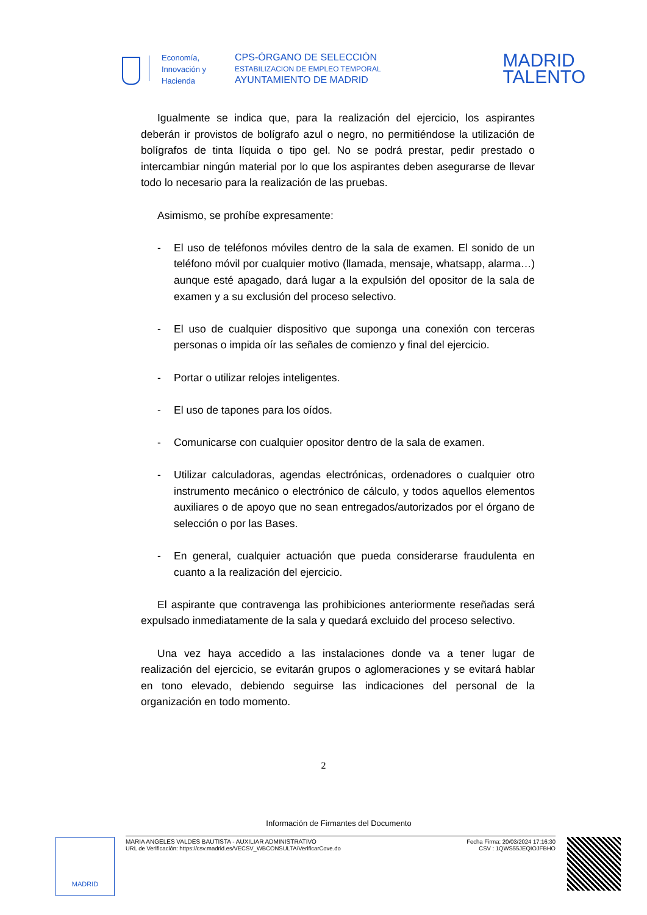Economía,
Innovación y
Hacienda
CPS-ÓRGANO DE SELECCIÓN
ESTABILIZACION DE EMPLEO TEMPORAL
AYUNTAMIENTO DE MADRID
MADRID
TALENTO
Igualmente se indica que, para la realización del ejercicio, los aspirantes deberán ir provistos de bolígrafo azul o negro, no permitiéndose la utilización de bolígrafos de tinta líquida o tipo gel. No se podrá prestar, pedir prestado o intercambiar ningún material por lo que los aspirantes deben asegurarse de llevar todo lo necesario para la realización de las pruebas.
Asimismo, se prohíbe expresamente:
- El uso de teléfonos móviles dentro de la sala de examen. El sonido de un teléfono móvil por cualquier motivo (llamada, mensaje, whatsapp, alarma…) aunque esté apagado, dará lugar a la expulsión del opositor de la sala de examen y a su exclusión del proceso selectivo.
- El uso de cualquier dispositivo que suponga una conexión con terceras personas o impida oír las señales de comienzo y final del ejercicio.
- Portar o utilizar relojes inteligentes.
- El uso de tapones para los oídos.
- Comunicarse con cualquier opositor dentro de la sala de examen.
- Utilizar calculadoras, agendas electrónicas, ordenadores o cualquier otro instrumento mecánico o electrónico de cálculo, y todos aquellos elementos auxiliares o de apoyo que no sean entregados/autorizados por el órgano de selección o por las Bases.
- En general, cualquier actuación que pueda considerarse fraudulenta en cuanto a la realización del ejercicio.
El aspirante que contravenga las prohibiciones anteriormente reseñadas será expulsado inmediatamente de la sala y quedará excluido del proceso selectivo.
Una vez haya accedido a las instalaciones donde va a tener lugar de realización del ejercicio, se evitarán grupos o aglomeraciones y se evitará hablar en tono elevado, debiendo seguirse las indicaciones del personal de la organización en todo momento.
2
Información de Firmantes del Documento
MADRID
MARIA ANGELES VALDES BAUTISTA - AUXILIAR ADMINISTRATIVO
URL de Verificación: https://csv.madrid.es/VECSV_WBCONSULTA/VerificarCove.do
Fecha Firma: 20/03/2024 17:16:30
CSV : 1QWS55JEQIOJFBHO